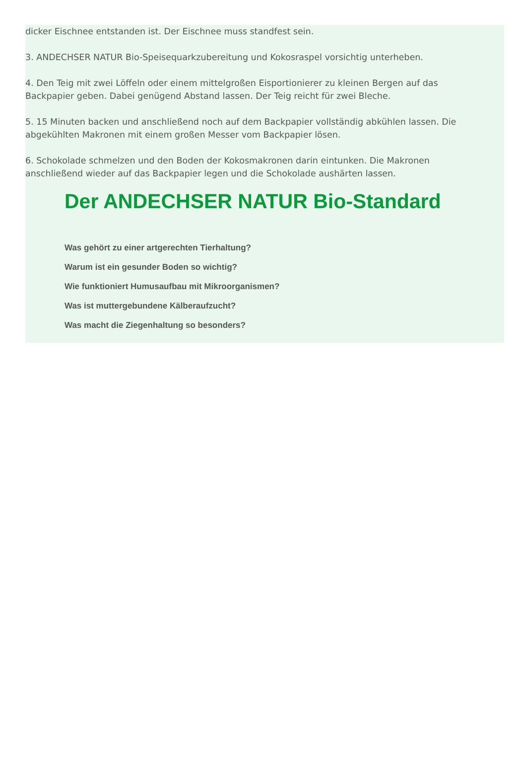dicker Eischnee entstanden ist. Der Eischnee muss standfest sein.
3. ANDECHSER NATUR Bio-Speisequarkzubereitung und Kokosraspel vorsichtig unterheben.
4. Den Teig mit zwei Löffeln oder einem mittelgroßen Eisportionierer zu kleinen Bergen auf das Backpapier geben. Dabei genügend Abstand lassen. Der Teig reicht für zwei Bleche.
5. 15 Minuten backen und anschließend noch auf dem Backpapier vollständig abkühlen lassen. Die abgekühlten Makronen mit einem großen Messer vom Backpapier lösen.
6. Schokolade schmelzen und den Boden der Kokosmakronen darin eintunken. Die Makronen anschließend wieder auf das Backpapier legen und die Schokolade aushärten lassen.
Der ANDECHSER NATUR Bio-Standard
Was gehört zu einer artgerechten Tierhaltung?
Warum ist ein gesunder Boden so wichtig?
Wie funktioniert Humusaufbau mit Mikroorganismen?
Was ist muttergebundene Kälberaufzucht?
Was macht die Ziegenhaltung so besonders?